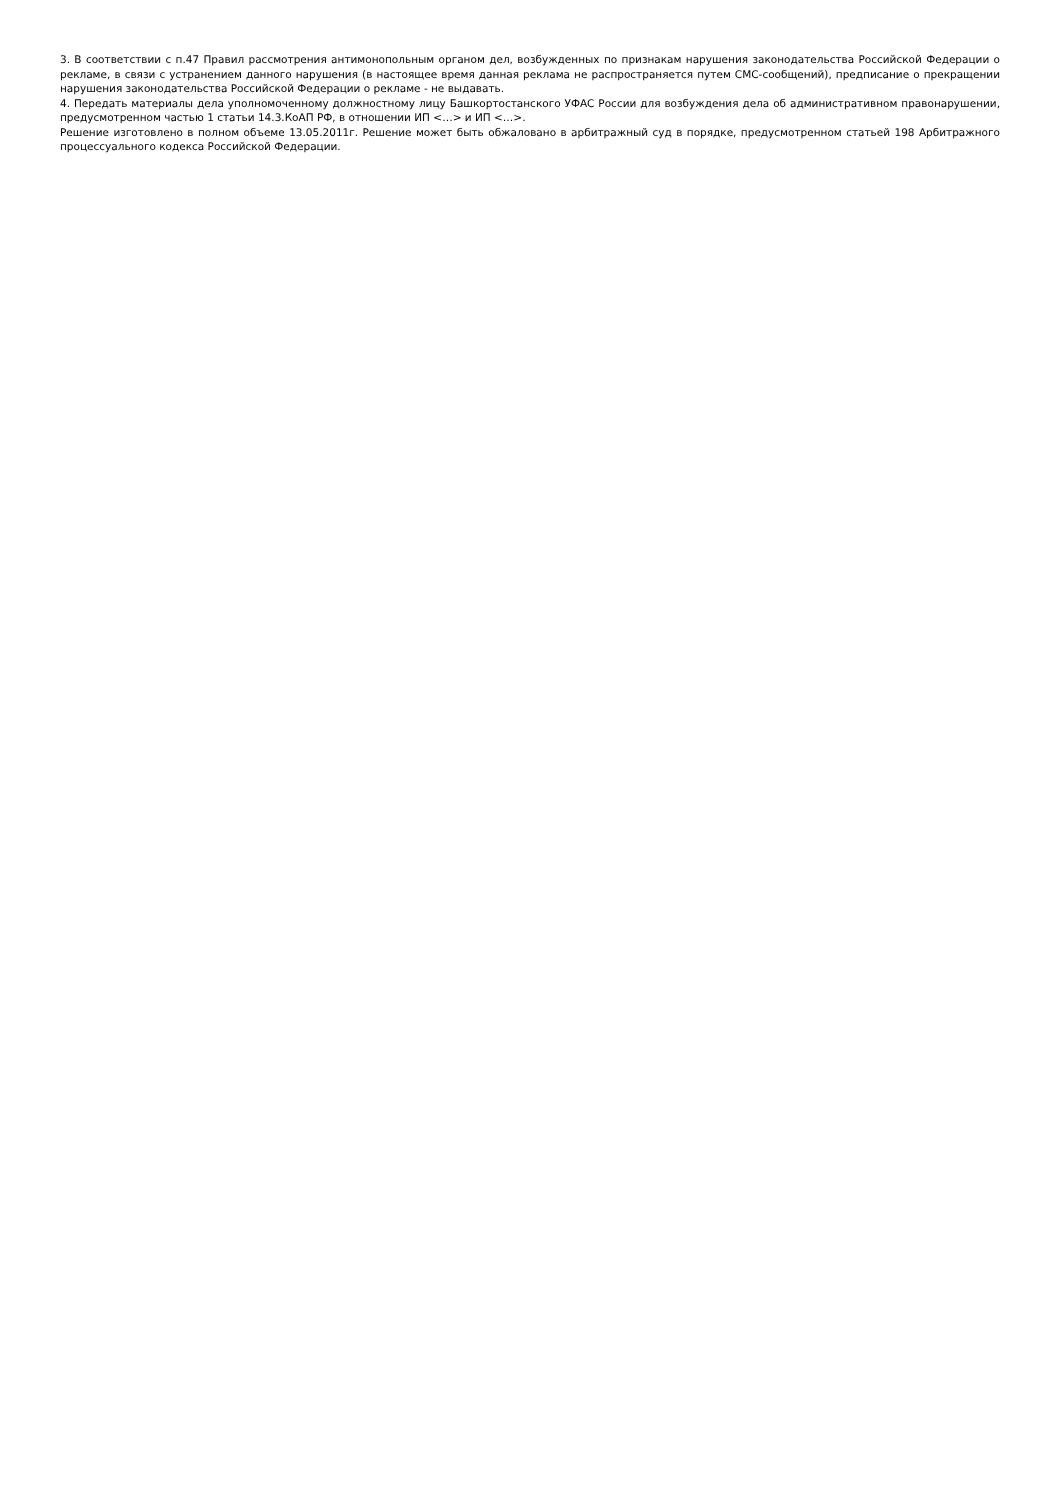3. В соответствии с п.47 Правил рассмотрения антимонопольным органом дел, возбужденных по признакам нарушения законодательства Российской Федерации о рекламе, в связи с устранением данного нарушения (в настоящее время данная реклама не распространяется путем СМС-сообщений), предписание о прекращении нарушения законодательства Российской Федерации о рекламе - не выдавать.
4. Передать материалы дела уполномоченному должностному лицу Башкортостанского УФАС России для возбуждения дела об административном правонарушении, предусмотренном частью 1 статьи 14.3.КоАП РФ, в отношении ИП <…> и ИП <…>.
Решение изготовлено в полном объеме 13.05.2011г. Решение может быть обжаловано в арбитражный суд в порядке, предусмотренном статьей 198 Арбитражного процессуального кодекса Российской Федерации.